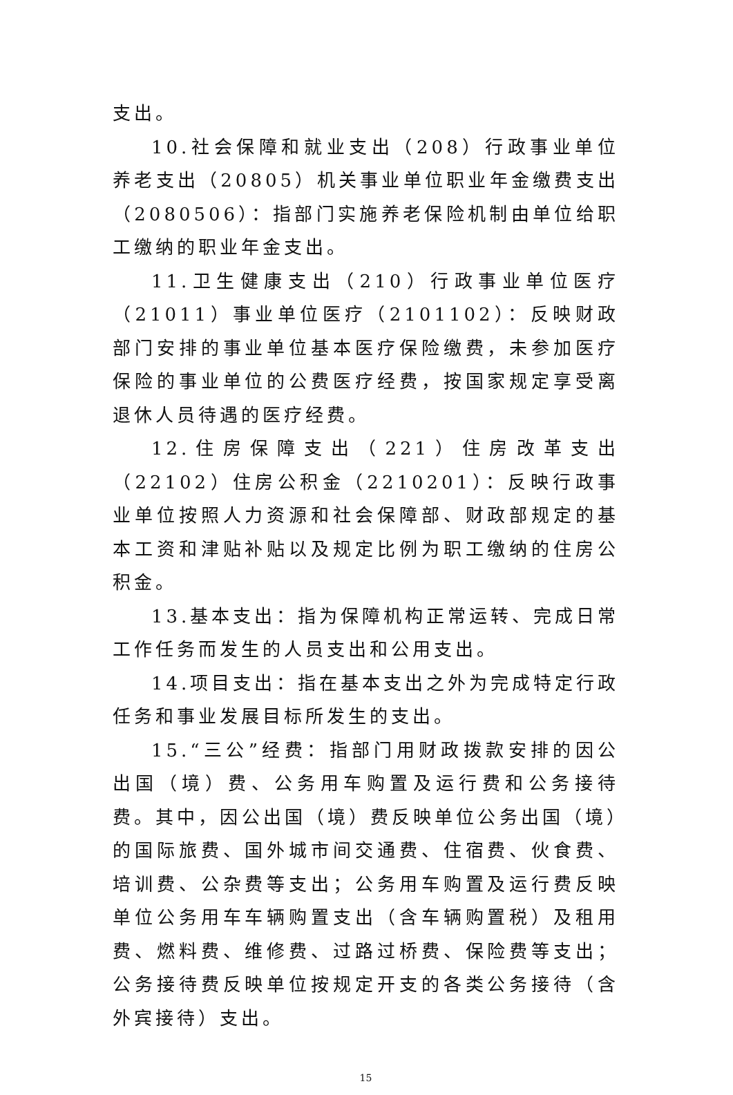支出。
10.社会保障和就业支出（208）行政事业单位养老支出（20805）机关事业单位职业年金缴费支出（2080506）：指部门实施养老保险机制由单位给职工缴纳的职业年金支出。
11.卫生健康支出（210）行政事业单位医疗（21011）事业单位医疗（2101102）：反映财政部门安排的事业单位基本医疗保险缴费，未参加医疗保险的事业单位的公费医疗经费，按国家规定享受离退休人员待遇的医疗经费。
12.住房保障支出（221）住房改革支出（22102）住房公积金（2210201）：反映行政事业单位按照人力资源和社会保障部、财政部规定的基本工资和津贴补贴以及规定比例为职工缴纳的住房公积金。
13.基本支出：指为保障机构正常运转、完成日常工作任务而发生的人员支出和公用支出。
14.项目支出：指在基本支出之外为完成特定行政任务和事业发展目标所发生的支出。
15.“三公”经费：指部门用财政拨款安排的因公出国（境）费、公务用车购置及运行费和公务接待费。其中，因公出国（境）费反映单位公务出国（境）的国际旅费、国外城市间交通费、住宿费、伙食费、培训费、公杂费等支出；公务用车购置及运行费反映单位公务用车车辆购置支出（含车辆购置税）及租用费、燃料费、维修费、过路过桥费、保险费等支出；公务接待费反映单位按规定开支的各类公务接待（含外宾接待）支出。
15